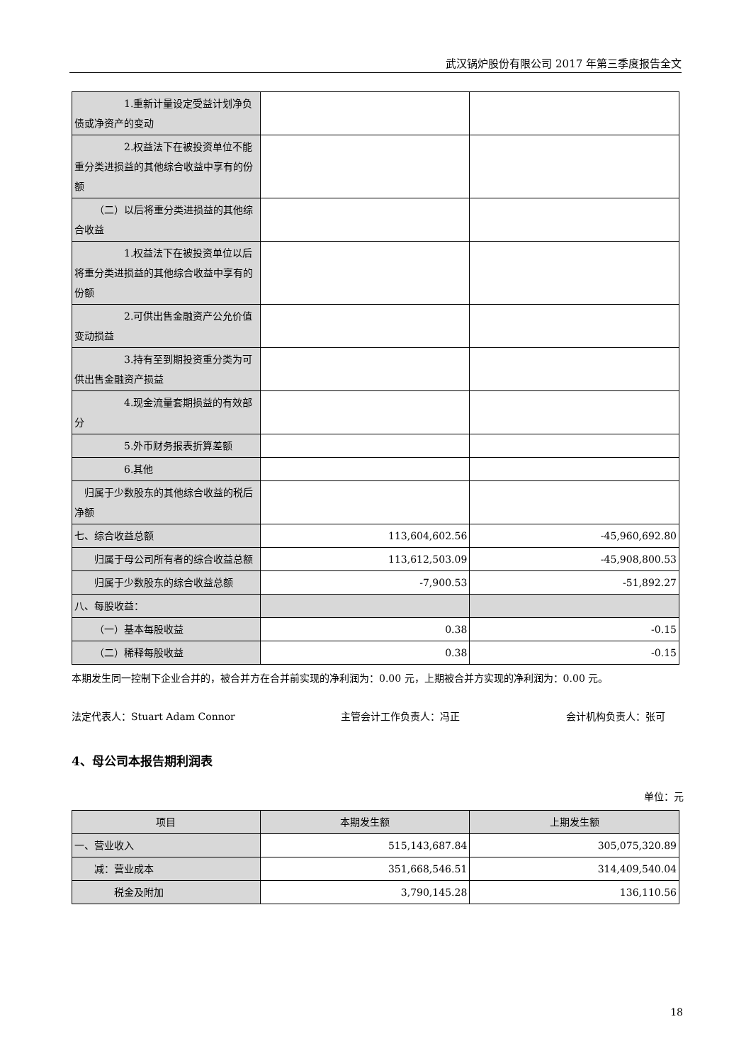武汉锅炉股份有限公司 2017 年第三季度报告全文
| 1.重新计量设定受益计划净负债或净资产的变动 | | |
| 2.权益法下在被投资单位不能重分类进损益的其他综合收益中享有的份额 | | |
| （二）以后将重分类进损益的其他综合收益 | | |
| 1.权益法下在被投资单位以后将重分类进损益的其他综合收益中享有的份额 | | |
| 2.可供出售金融资产公允价值变动损益 | | |
| 3.持有至到期投资重分类为可供出售金融资产损益 | | |
| 4.现金流量套期损益的有效部分 | | |
| 5.外币财务报表折算差额 | | |
| 6.其他 | | |
| 归属于少数股东的其他综合收益的税后净额 | | |
| 七、综合收益总额 | 113,604,602.56 | -45,960,692.80 |
| 归属于母公司所有者的综合收益总额 | 113,612,503.09 | -45,908,800.53 |
| 归属于少数股东的综合收益总额 | -7,900.53 | -51,892.27 |
| 八、每股收益： | | |
| （一）基本每股收益 | 0.38 | -0.15 |
| （二）稀释每股收益 | 0.38 | -0.15 |
本期发生同一控制下企业合并的，被合并方在合并前实现的净利润为：0.00 元，上期被合并方实现的净利润为：0.00 元。
法定代表人：Stuart Adam Connor 主管会计工作负责人：冯正 会计机构负责人：张可
4、母公司本报告期利润表
单位：元
| 项目 | 本期发生额 | 上期发生额 |
| --- | --- | --- |
| 一、营业收入 | 515,143,687.84 | 305,075,320.89 |
| 减：营业成本 | 351,668,546.51 | 314,409,540.04 |
| 税金及附加 | 3,790,145.28 | 136,110.56 |
18